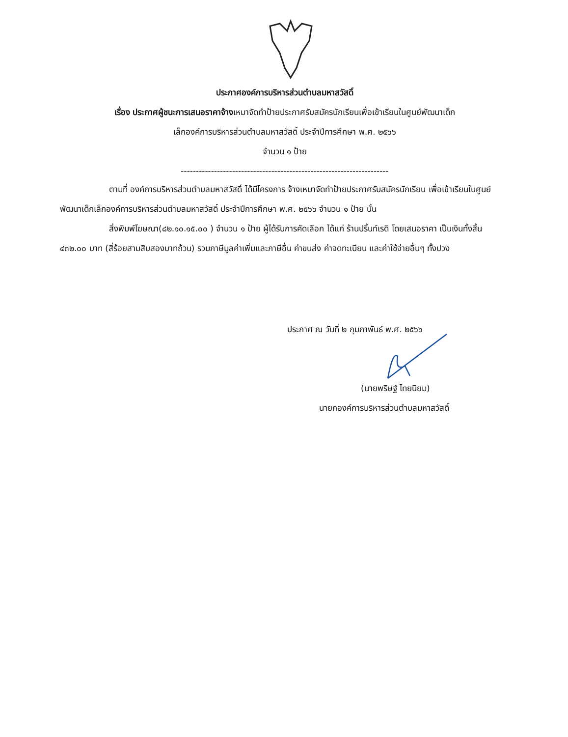ประกาศองค์การบริหารส่วนตำบลมหาสวัสดิ์
เรื่อง ประกาศผู้ชนะการเสนอราคาจ้างเหมาจัดทำป้ายประกาศรับสมัครนักเรียนเพื่อเข้าเรียนในศูนย์พัฒนาเด็ก
เล็กองค์การบริหารส่วนตำบลมหาสวัสดิ์ ประจำปีการศึกษา พ.ศ. ๒๕๖๖
จำนวน ๑ ป้าย
---------------------------------------------------------------------
ตามที่ องค์การบริหารส่วนตำบลมหาสวัสดิ์ ได้มีโครงการ จ้างเหมาจัดทำป้ายประกาศรับสมัครนักเรียน เพื่อเข้าเรียนในศูนย์พัฒนาเด็กเล็กองค์การบริหารส่วนตำบลมหาสวัสดิ์ ประจำปีการศึกษา พ.ศ. ๒๕๖๖ จำนวน ๑ ป้าย นั้น
สิ่งพิมพ์โฆษณา(๘๒.๑๐.๑๕.๐๐ ) จำนวน ๑ ป้าย ผู้ได้รับการคัดเลือก ได้แก่ ร้านปริ้นท์เรดิ โดยเสนอราคา เป็นเงินทั้งสิ้น ๔๓๒.๐๐ บาท (สี่ร้อยสามสิบสองบาทถ้วน) รวมภาษีมูลค่าเพิ่มและภาษีอื่น ค่าขนส่ง ค่าจดทะเบียน และค่าใช้จ่ายอื่นๆ ทั้งปวง
ประกาศ ณ วันที่ ๒ กุมภาพันธ์ พ.ศ. ๒๕๖๖
(นายพริษฐ์ ไทยนิยม)
นายกองค์การบริหารส่วนตำบลมหาสวัสดิ์